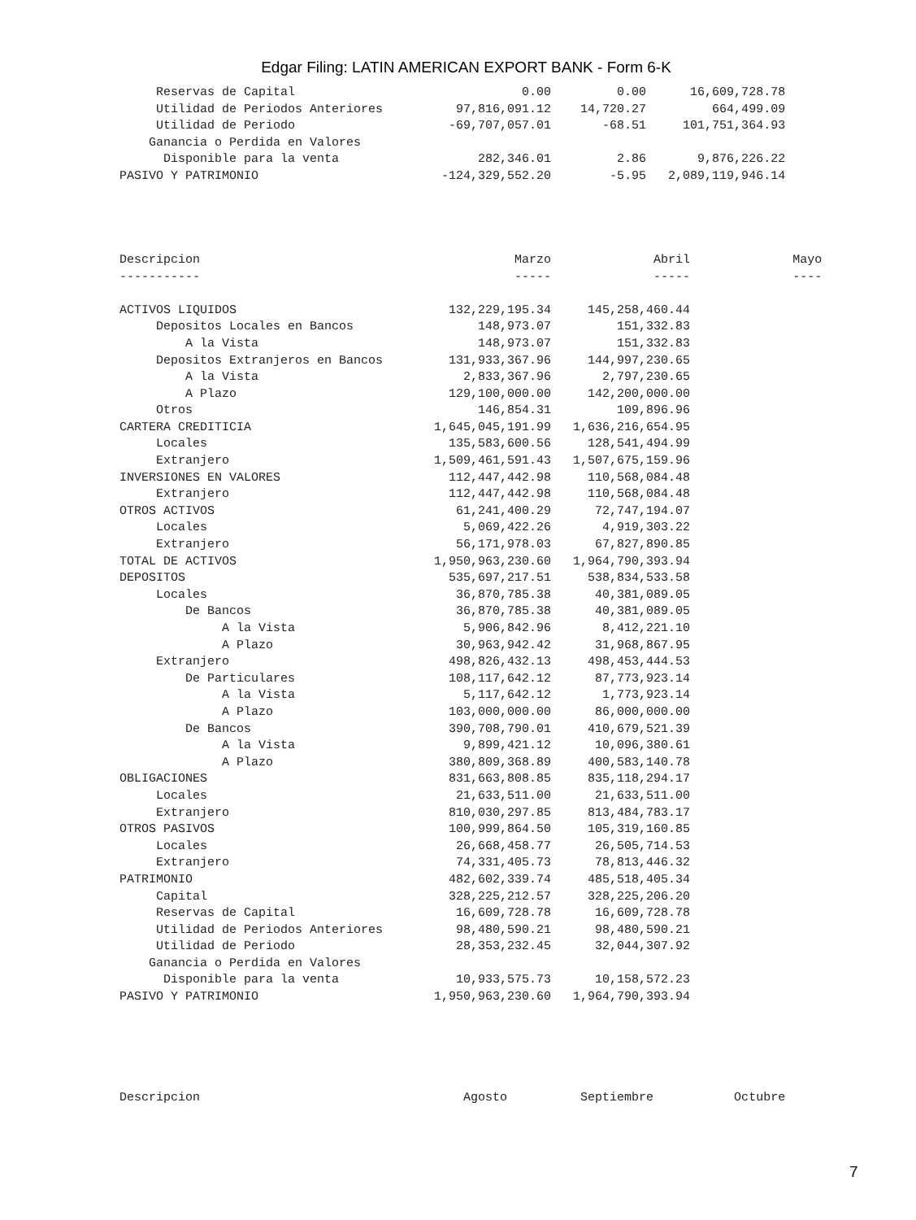Edgar Filing: LATIN AMERICAN EXPORT BANK - Form 6-K
     Reservas de Capital                               0.00         0.00      16,609,728.78
     Utilidad de Periodos Anteriores          97,816,091.12    14,720.27         664,499.09
     Utilidad de Periodo                     -69,707,057.01       -68.51     101,751,364.93
    Ganancia o Perdida en Valores
      Disponible para la venta                   282,346.01         2.86       9,876,226.22
PASIVO Y PATRIMONIO                         -124,329,552.20        -5.95   2,089,119,946.14




Descripcion                                           Marzo              Abril              Mayo
-----------                                           -----              -----              ----

ACTIVOS LIQUIDOS                             132,229,195.34     145,258,460.44
     Depositos Locales en Bancos                 148,973.07         151,332.83
         A la Vista                              148,973.07         151,332.83
     Depositos Extranjeros en Bancos         131,933,367.96     144,997,230.65
         A la Vista                            2,833,367.96       2,797,230.65
         A Plazo                             129,100,000.00     142,200,000.00
     Otros                                       146,854.31         109,896.96
CARTERA CREDITICIA                         1,645,045,191.99   1,636,216,654.95
     Locales                                 135,583,600.56     128,541,494.99
     Extranjero                            1,509,461,591.43   1,507,675,159.96
INVERSIONES EN VALORES                       112,447,442.98     110,568,084.48
     Extranjero                              112,447,442.98     110,568,084.48
OTROS ACTIVOS                                 61,241,400.29      72,747,194.07
     Locales                                   5,069,422.26       4,919,303.22
     Extranjero                               56,171,978.03      67,827,890.85
TOTAL DE ACTIVOS                           1,950,963,230.60   1,964,790,393.94
DEPOSITOS                                    535,697,217.51     538,834,533.58
     Locales                                  36,870,785.38      40,381,089.05
         De Bancos                            36,870,785.38      40,381,089.05
              A la Vista                       5,906,842.96       8,412,221.10
              A Plazo                         30,963,942.42      31,968,867.95
     Extranjero                              498,826,432.13     498,453,444.53
         De Particulares                     108,117,642.12      87,773,923.14
              A la Vista                       5,117,642.12       1,773,923.14
              A Plazo                        103,000,000.00      86,000,000.00
         De Bancos                           390,708,790.01     410,679,521.39
              A la Vista                       9,899,421.12      10,096,380.61
              A Plazo                        380,809,368.89     400,583,140.78
OBLIGACIONES                                 831,663,808.85     835,118,294.17
     Locales                                  21,633,511.00      21,633,511.00
     Extranjero                              810,030,297.85     813,484,783.17
OTROS PASIVOS                                100,999,864.50     105,319,160.85
     Locales                                  26,668,458.77      26,505,714.53
     Extranjero                               74,331,405.73      78,813,446.32
PATRIMONIO                                   482,602,339.74     485,518,405.34
     Capital                                 328,225,212.57     328,225,206.20
     Reservas de Capital                      16,609,728.78      16,609,728.78
     Utilidad de Periodos Anteriores          98,480,590.21      98,480,590.21
     Utilidad de Periodo                      28,353,232.45      32,044,307.92
    Ganancia o Perdida en Valores
      Disponible para la venta                10,933,575.73      10,158,572.23
PASIVO Y PATRIMONIO                        1,950,963,230.60   1,964,790,393.94





Descripcion                                    Agosto          Septiembre           Octubre
7